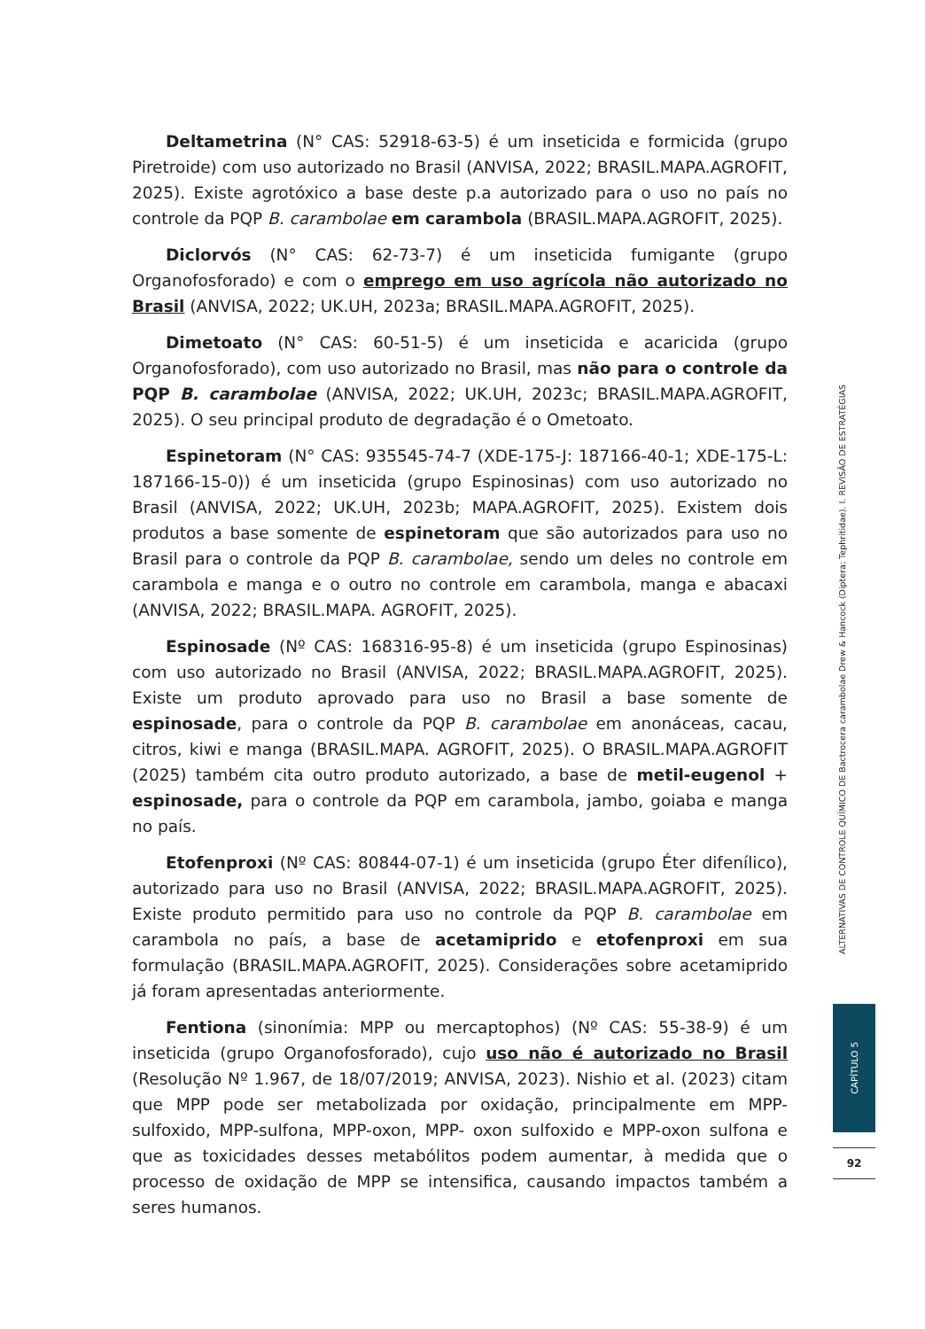Deltametrina (N° CAS: 52918-63-5) é um inseticida e formicida (grupo Piretroide) com uso autorizado no Brasil (ANVISA, 2022; BRASIL.MAPA.AGROFIT, 2025). Existe agrotóxico a base deste p.a autorizado para o uso no país no controle da PQP B. carambolae em carambola (BRASIL.MAPA.AGROFIT, 2025).
Diclorvós (N° CAS: 62-73-7) é um inseticida fumigante (grupo Organofosforado) e com o emprego em uso agrícola não autorizado no Brasil (ANVISA, 2022; UK.UH, 2023a; BRASIL.MAPA.AGROFIT, 2025).
Dimetoato (N° CAS: 60-51-5) é um inseticida e acaricida (grupo Organofosforado), com uso autorizado no Brasil, mas não para o controle da PQP B. carambolae (ANVISA, 2022; UK.UH, 2023c; BRASIL.MAPA.AGROFIT, 2025). O seu principal produto de degradação é o Ometoato.
Espinetoram (N° CAS: 935545-74-7 (XDE-175-J: 187166-40-1; XDE-175-L: 187166-15-0)) é um inseticida (grupo Espinosinas) com uso autorizado no Brasil (ANVISA, 2022; UK.UH, 2023b; MAPA.AGROFIT, 2025). Existem dois produtos a base somente de espinetoram que são autorizados para uso no Brasil para o controle da PQP B. carambolae, sendo um deles no controle em carambola e manga e o outro no controle em carambola, manga e abacaxi (ANVISA, 2022; BRASIL.MAPA. AGROFIT, 2025).
Espinosade (Nº CAS: 168316-95-8) é um inseticida (grupo Espinosinas) com uso autorizado no Brasil (ANVISA, 2022; BRASIL.MAPA.AGROFIT, 2025). Existe um produto aprovado para uso no Brasil a base somente de espinosade, para o controle da PQP B. carambolae em anonáceas, cacau, citros, kiwi e manga (BRASIL.MAPA. AGROFIT, 2025). O BRASIL.MAPA.AGROFIT (2025) também cita outro produto autorizado, a base de metil-eugenol + espinosade, para o controle da PQP em carambola, jambo, goiaba e manga no país.
Etofenproxi (Nº CAS: 80844-07-1) é um inseticida (grupo Éter difenílico), autorizado para uso no Brasil (ANVISA, 2022; BRASIL.MAPA.AGROFIT, 2025). Existe produto permitido para uso no controle da PQP B. carambolae em carambola no país, a base de acetamiprido e etofenproxi em sua formulação (BRASIL.MAPA.AGROFIT, 2025). Considerações sobre acetamiprido já foram apresentadas anteriormente.
Fentiona (sinonímia: MPP ou mercaptophos) (Nº CAS: 55-38-9) é um inseticida (grupo Organofosforado), cujo uso não é autorizado no Brasil (Resolução Nº 1.967, de 18/07/2019; ANVISA, 2023). Nishio et al. (2023) citam que MPP pode ser metabolizada por oxidação, principalmente em MPP-sulfoxido, MPP-sulfona, MPP-oxon, MPP- oxon sulfoxido e MPP-oxon sulfona e que as toxicidades desses metabólitos podem aumentar, à medida que o processo de oxidação de MPP se intensifica, causando impactos também a seres humanos.
ALTERNATIVAS DE CONTROLE QUÍMICO DE Bactrocera carambolae Drew & Hancock (Diptera: Tephritidae). I. REVISÃO DE ESTRATÉGIAS
CAPÍTULO 5
92